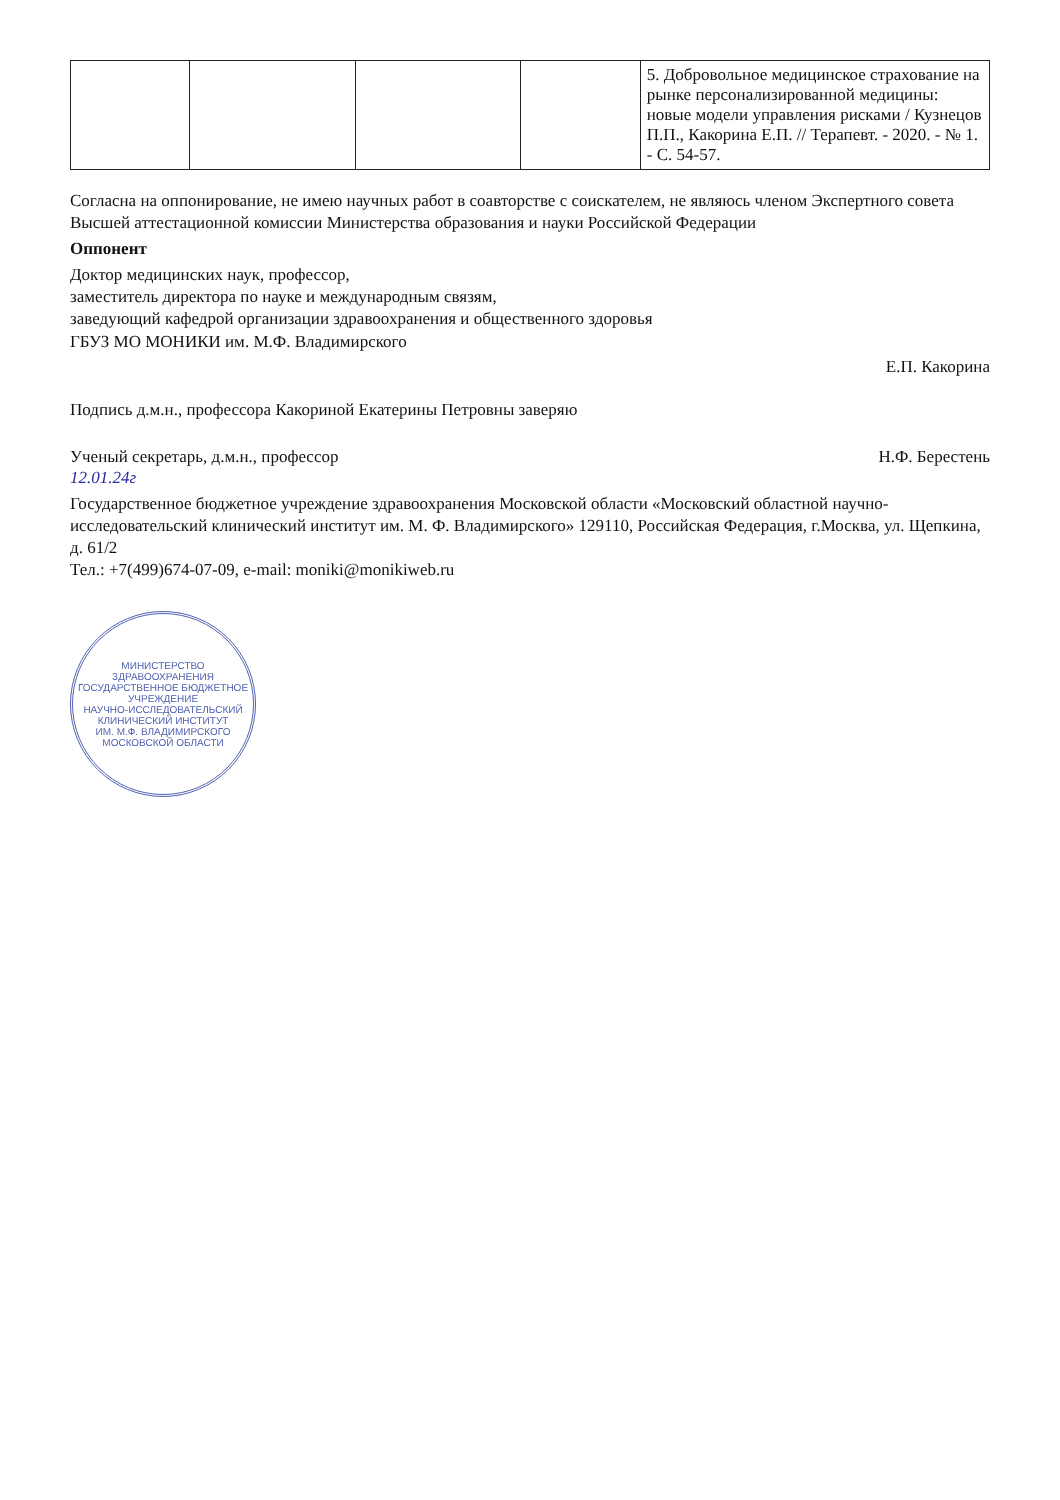| | | | | 5. Добровольное медицинское страхование на рынке персонализированной медицины: новые модели управления рисками / Кузнецов П.П., Какорина Е.П. // Терапевт. - 2020. - № 1. - С. 54-57. |
Согласна на оппонирование, не имею научных работ в соавторстве с соискателем, не являюсь членом Экспертного совета Высшей аттестационной комиссии Министерства образования и науки Российской Федерации
Оппонент
Доктор медицинских наук, профессор,
заместитель директора по науке и международным связям,
заведующий кафедрой организации здравоохранения и общественного здоровья
ГБУЗ МО МОНИКИ им. М.Ф. Владимирского
Е.П. Какорина
Подпись д.м.н., профессора Какориной Екатерины Петровны заверяю
Ученый секретарь, д.м.н., профессор Н.Ф. Берестень
12.01.24г
Государственное бюджетное учреждение здравоохранения Московской области «Московский областной научно-исследовательский клинический институт им. М. Ф. Владимирского» 129110, Российская Федерация, г.Москва, ул. Щепкина, д. 61/2
Тел.: +7(499)674-07-09, e-mail: moniki@monikiweb.ru
МИНИСТЕРСТВО ЗДРАВООХРАНЕНИЯ
ГОСУДАРСТВЕННОЕ БЮДЖЕТНОЕ УЧРЕЖДЕНИЕ
НАУЧНО-ИССЛЕДОВАТЕЛЬСКИЙ КЛИНИЧЕСКИЙ ИНСТИТУТ
ИМ. М.Ф. ВЛАДИМИРСКОГО
МОСКОВСКОЙ ОБЛАСТИ